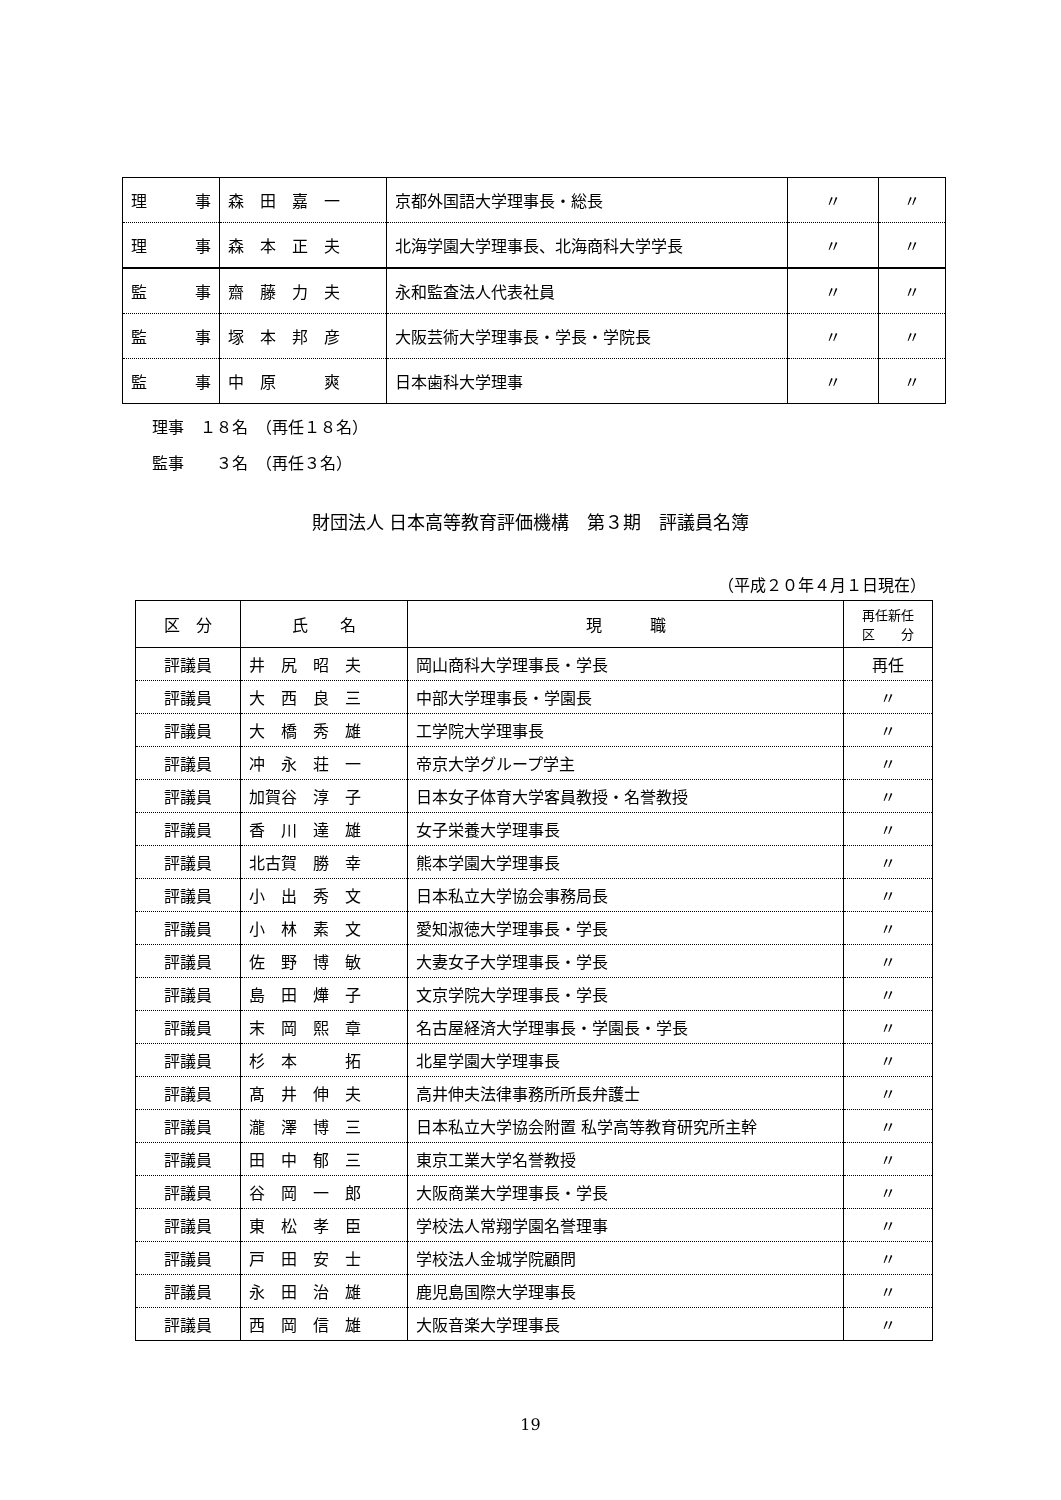| 理 事 | 森 田 嘉 一 | 京都外国語大学理事長・総長 | 〃 | 〃 |
| 理 事 | 森 本 正 夫 | 北海学園大学理事長、北海商科大学学長 | 〃 | 〃 |
| 監 事 | 齋 藤 力 夫 | 永和監査法人代表社員 | 〃 | 〃 |
| 監 事 | 塚 本 邦 彦 | 大阪芸術大学理事長・学長・学院長 | 〃 | 〃 |
| 監 事 | 中 原 爽 | 日本歯科大学理事 | 〃 | 〃 |
理事　１８名　（再任１８名）
監事　　３名　（再任３名）
財団法人 日本高等教育評価機構　第３期　評議員名簿
（平成２０年４月１日現在）
| 区 分 | 氏 名 | 現 職 | 再任新任 区 分 |
| --- | --- | --- | --- |
| 評議員 | 井 尻 昭 夫 | 岡山商科大学理事長・学長 | 再任 |
| 評議員 | 大 西 良 三 | 中部大学理事長・学園長 | 〃 |
| 評議員 | 大 橋 秀 雄 | 工学院大学理事長 | 〃 |
| 評議員 | 冲 永 荘 一 | 帝京大学グループ学主 | 〃 |
| 評議員 | 加賀谷 淳 子 | 日本女子体育大学客員教授・名誉教授 | 〃 |
| 評議員 | 香 川 達 雄 | 女子栄養大学理事長 | 〃 |
| 評議員 | 北古賀 勝 幸 | 熊本学園大学理事長 | 〃 |
| 評議員 | 小 出 秀 文 | 日本私立大学協会事務局長 | 〃 |
| 評議員 | 小 林 素 文 | 愛知淑徳大学理事長・学長 | 〃 |
| 評議員 | 佐 野 博 敏 | 大妻女子大学理事長・学長 | 〃 |
| 評議員 | 島 田 燁 子 | 文京学院大学理事長・学長 | 〃 |
| 評議員 | 末 岡 熙 章 | 名古屋経済大学理事長・学園長・学長 | 〃 |
| 評議員 | 杉 本 拓 | 北星学園大学理事長 | 〃 |
| 評議員 | 髙 井 伸 夫 | 高井伸夫法律事務所所長弁護士 | 〃 |
| 評議員 | 瀧 澤 博 三 | 日本私立大学協会附置 私学高等教育研究所主幹 | 〃 |
| 評議員 | 田 中 郁 三 | 東京工業大学名誉教授 | 〃 |
| 評議員 | 谷 岡 一 郎 | 大阪商業大学理事長・学長 | 〃 |
| 評議員 | 東 松 孝 臣 | 学校法人常翔学園名誉理事 | 〃 |
| 評議員 | 戸 田 安 士 | 学校法人金城学院顧問 | 〃 |
| 評議員 | 永 田 治 雄 | 鹿児島国際大学理事長 | 〃 |
| 評議員 | 西 岡 信 雄 | 大阪音楽大学理事長 | 〃 |
19